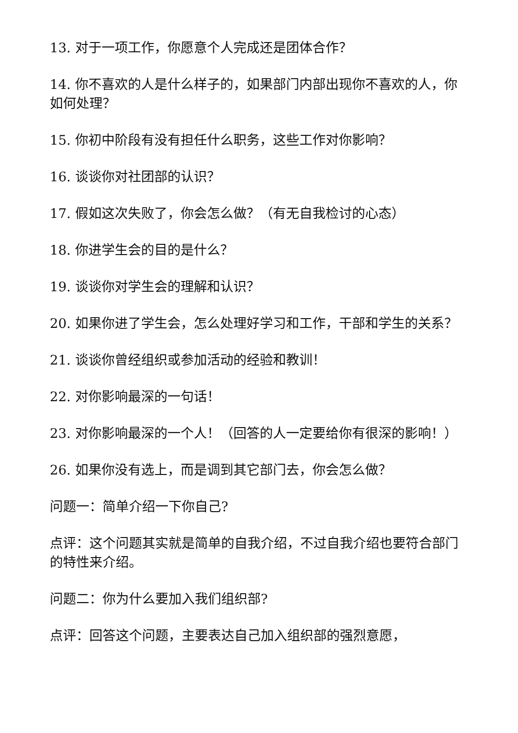13. 对于一项工作，你愿意个人完成还是团体合作？
14. 你不喜欢的人是什么样子的，如果部门内部出现你不喜欢的人，你如何处理？
15. 你初中阶段有没有担任什么职务，这些工作对你影响？
16. 谈谈你对社团部的认识？
17. 假如这次失败了，你会怎么做？（有无自我检讨的心态）
18. 你进学生会的目的是什么？
19. 谈谈你对学生会的理解和认识？
20. 如果你进了学生会，怎么处理好学习和工作，干部和学生的关系？
21. 谈谈你曾经组织或参加活动的经验和教训！
22. 对你影响最深的一句话！
23. 对你影响最深的一个人！（回答的人一定要给你有很深的影响！）
26. 如果你没有选上，而是调到其它部门去，你会怎么做？
问题一：简单介绍一下你自己?
点评：这个问题其实就是简单的自我介绍，不过自我介绍也要符合部门的特性来介绍。
问题二：你为什么要加入我们组织部?
点评：回答这个问题，主要表达自己加入组织部的强烈意愿，